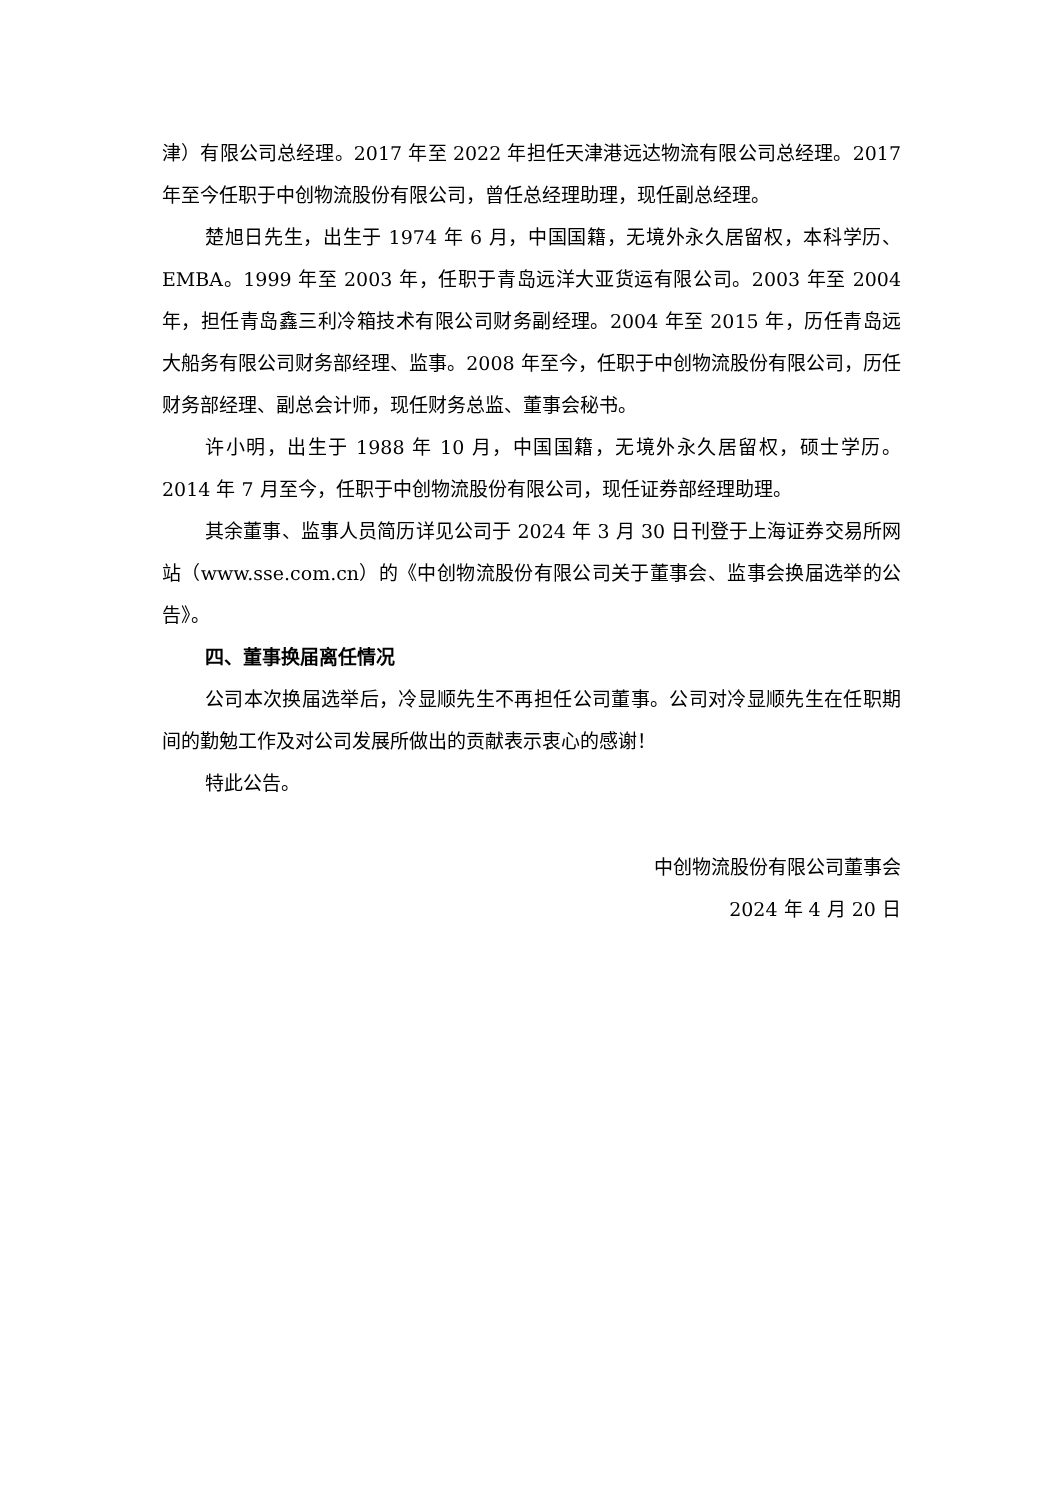津）有限公司总经理。2017 年至 2022 年担任天津港远达物流有限公司总经理。2017 年至今任职于中创物流股份有限公司，曾任总经理助理，现任副总经理。
楚旭日先生，出生于 1974 年 6 月，中国国籍，无境外永久居留权，本科学历、EMBA。1999 年至 2003 年，任职于青岛远洋大亚货运有限公司。2003 年至 2004 年，担任青岛鑫三利冷箱技术有限公司财务副经理。2004 年至 2015 年，历任青岛远大船务有限公司财务部经理、监事。2008 年至今，任职于中创物流股份有限公司，历任财务部经理、副总会计师，现任财务总监、董事会秘书。
许小明，出生于 1988 年 10 月，中国国籍，无境外永久居留权，硕士学历。2014 年 7 月至今，任职于中创物流股份有限公司，现任证券部经理助理。
其余董事、监事人员简历详见公司于 2024 年 3 月 30 日刊登于上海证券交易所网站（www.sse.com.cn）的《中创物流股份有限公司关于董事会、监事会换届选举的公告》。
四、董事换届离任情况
公司本次换届选举后，冷显顺先生不再担任公司董事。公司对冷显顺先生在任职期间的勤勉工作及对公司发展所做出的贡献表示衷心的感谢！
特此公告。
中创物流股份有限公司董事会
2024 年 4 月 20 日